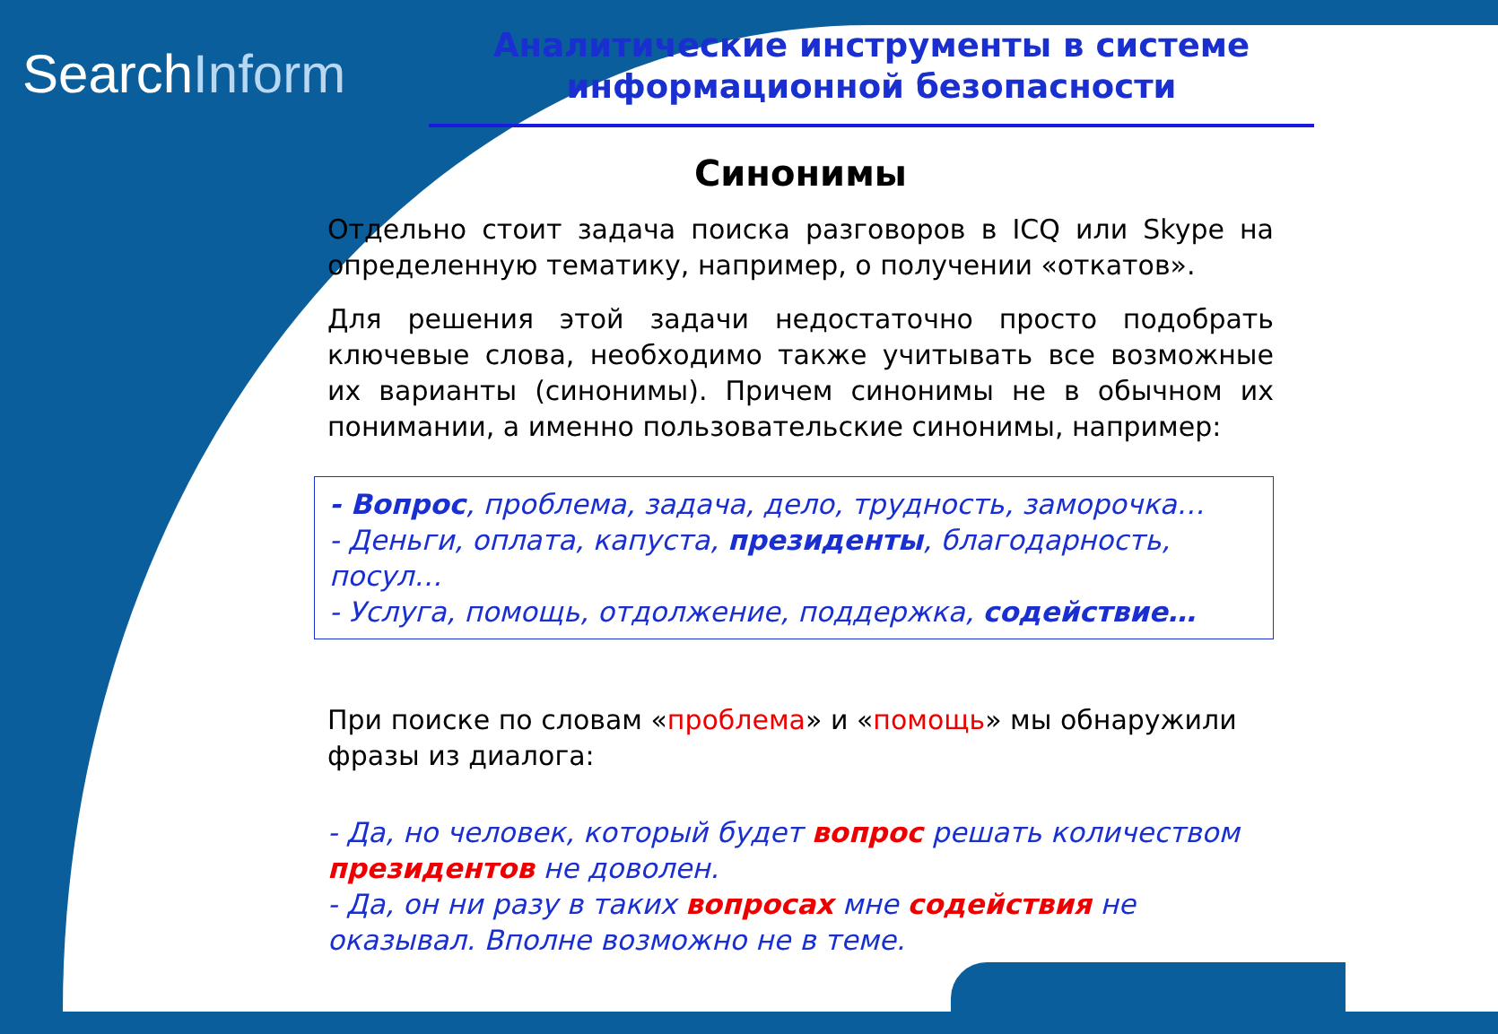SearchInform
Аналитические инструменты в системе информационной безопасности
Синонимы
Отдельно стоит задача поиска разговоров в ICQ или Skype на определенную тематику, например, о получении «откатов».
Для решения этой задачи недостаточно просто подобрать ключевые слова, необходимо также учитывать все возможные их варианты (синонимы). Причем синонимы не в обычном их понимании, а именно пользовательские синонимы, например:
- Вопрос, проблема, задача, дело, трудность, заморочка…
- Деньги, оплата, капуста, президенты, благодарность, посул…
- Услуга, помощь, отдолжение, поддержка, содействие…
При поиске по словам «проблема» и «помощь» мы обнаружили фразы из диалога:
- Да, но человек, который будет вопрос решать количеством президентов не доволен.
- Да, он ни разу в таких вопросах мне содействия не оказывал. Вполне возможно не в теме.